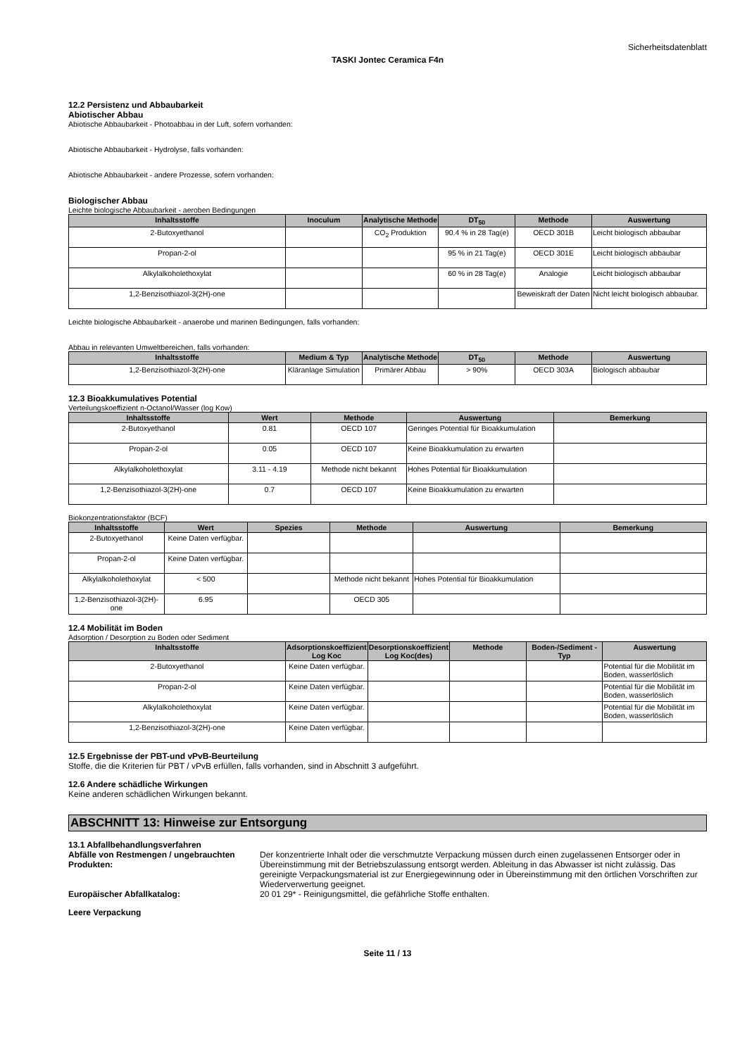Sicherheitsdatenblatt
TASKI Jontec Ceramica F4n
12.2 Persistenz und Abbaubarkeit
Abiotischer Abbau
Abiotische Abbaubarkeit - Photoabbau in der Luft, sofern vorhanden:
Abiotische Abbaubarkeit - Hydrolyse, falls vorhanden:
Abiotische Abbaubarkeit - andere Prozesse, sofern vorhanden:
Biologischer Abbau
Leichte biologische Abbaubarkeit - aeroben Bedingungen
| Inhaltsstoffe | Inoculum | Analytische Methode | DT<sub>50</sub> | Methode | Auswertung |
| --- | --- | --- | --- | --- | --- |
| 2-Butoxyethanol | | CO<sub>2</sub> Produktion | 90.4 % in 28 Tag(e) | OECD 301B | Leicht biologisch abbaubar |
| Propan-2-ol | | | 95 % in 21 Tag(e) | OECD 301E | Leicht biologisch abbaubar |
| Alkylalkoholethoxylat | | | 60 % in 28 Tag(e) | Analogie | Leicht biologisch abbaubar |
| 1,2-Benzisothiazol-3(2H)-one | | | | Beweiskraft der Daten | Nicht leicht biologisch abbaubar. |
Leichte biologische Abbaubarkeit - anaerobe und marinen Bedingungen, falls vorhanden:
Abbau in relevanten Umweltbereichen, falls vorhanden:
| Inhaltsstoffe | Medium & Typ | Analytische Methode | DT<sub>50</sub> | Methode | Auswertung |
| --- | --- | --- | --- | --- | --- |
| 1,2-Benzisothiazol-3(2H)-one | Kläranlage Simulation | Primärer Abbau | > 90% | OECD 303A | Biologisch abbaubar |
12.3 Bioakkumulatives Potential
Verteilungskoeffizient n-Octanol/Wasser (log Kow)
| Inhaltsstoffe | Wert | Methode | Auswertung | Bemerkung |
| --- | --- | --- | --- | --- |
| 2-Butoxyethanol | 0.81 | OECD 107 | Geringes Potential für Bioakkumulation | |
| Propan-2-ol | 0.05 | OECD 107 | Keine Bioakkumulation zu erwarten | |
| Alkylalkoholethoxylat | 3.11 - 4.19 | Methode nicht bekannt | Hohes Potential für Bioakkumulation | |
| 1,2-Benzisothiazol-3(2H)-one | 0.7 | OECD 107 | Keine Bioakkumulation zu erwarten | |
Biokonzentrationsfaktor (BCF)
| Inhaltsstoffe | Wert | Spezies | Methode | Auswertung | Bemerkung |
| --- | --- | --- | --- | --- | --- |
| 2-Butoxyethanol | Keine Daten verfügbar. | | | | |
| Propan-2-ol | Keine Daten verfügbar. | | | | |
| Alkylalkoholethoxylat | < 500 | | Methode nicht bekannt | Hohes Potential für Bioakkumulation | |
| 1,2-Benzisothiazol-3(2H)-one | 6.95 | | OECD 305 | | |
12.4 Mobilität im Boden
Adsorption / Desorption zu Boden oder Sediment
| Inhaltsstoffe | Adsorptionskoeffizient Log Koc | Desorptionskoeffizient Log Koc(des) | Methode | Boden-/Sediment -Typ | Auswertung |
| --- | --- | --- | --- | --- | --- |
| 2-Butoxyethanol | Keine Daten verfügbar. | | | | Potential für die Mobilität im Boden, wasserlöslich |
| Propan-2-ol | Keine Daten verfügbar. | | | | Potential für die Mobilität im Boden, wasserlöslich |
| Alkylalkoholethoxylat | Keine Daten verfügbar. | | | | Potential für die Mobilität im Boden, wasserlöslich |
| 1,2-Benzisothiazol-3(2H)-one | Keine Daten verfügbar. | | | | |
12.5 Ergebnisse der PBT-und vPvB-Beurteilung
Stoffe, die die Kriterien für PBT / vPvB erfüllen, falls vorhanden, sind in Abschnitt 3 aufgeführt.
12.6 Andere schädliche Wirkungen
Keine anderen schädlichen Wirkungen bekannt.
ABSCHNITT 13: Hinweise zur Entsorgung
13.1 Abfallbehandlungsverfahren
Abfälle von Restmengen / ungebrauchten Produkten:
Der konzentrierte Inhalt oder die verschmutzte Verpackung müssen durch einen zugelassenen Entsorger oder in Übereinstimmung mit der Betriebszulassung entsorgt werden. Ableitung in das Abwasser ist nicht zulässig. Das gereinigte Verpackungsmaterial ist zur Energiegewinnung oder in Übereinstimmung mit den örtlichen Vorschriften zur Wiederverwertung geeignet.
Europäischer Abfallkatalog: 20 01 29* - Reinigungsmittel, die gefährliche Stoffe enthalten.
Leere Verpackung
Seite 11 / 13